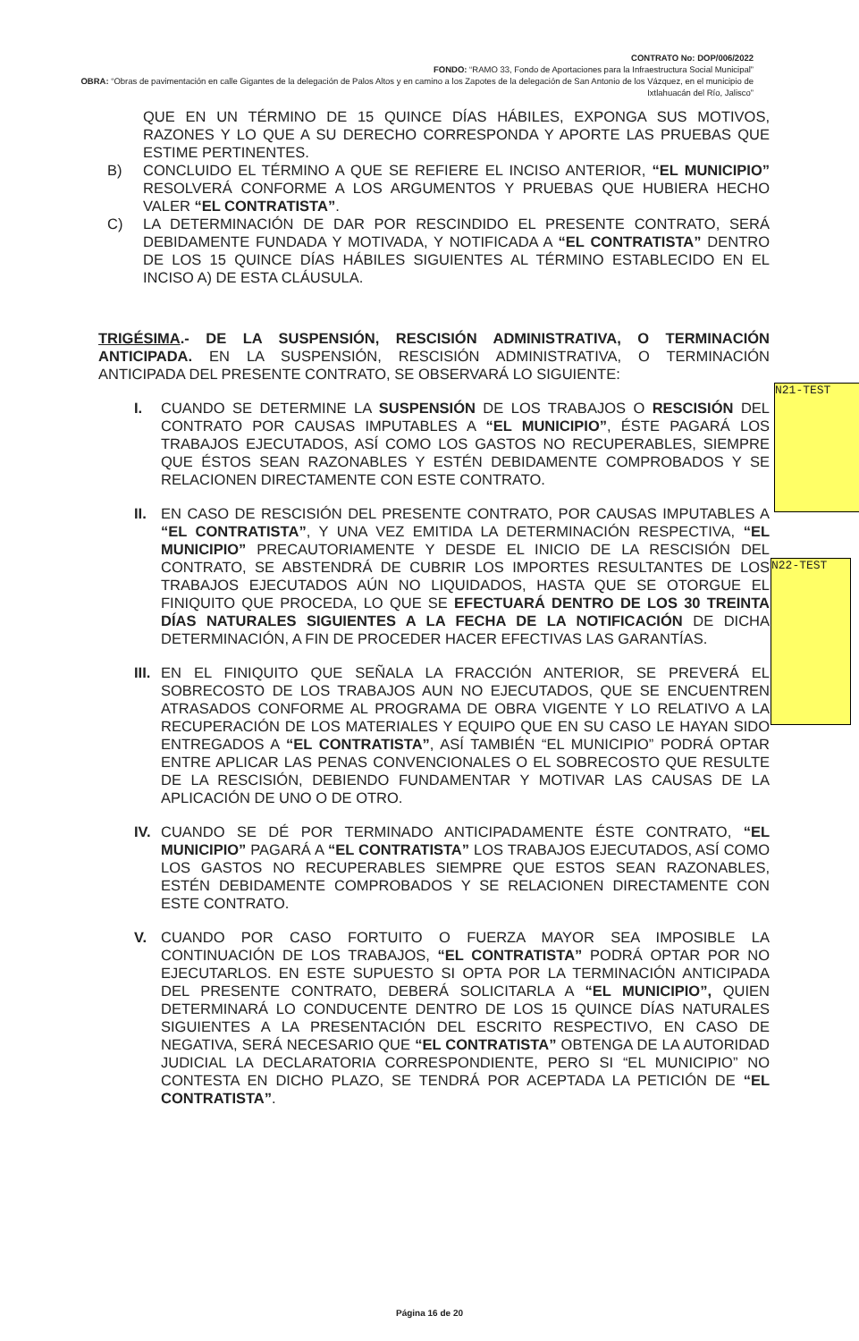CONTRATO No: DOP/006/2022
FONDO: “RAMO 33, Fondo de Aportaciones para la Infraestructura Social Municipal”
OBRA: “Obras de pavimentación en calle Gigantes de la delegación de Palos Altos y en camino a los Zapotes de la delegación de San Antonio de los Vázquez, en el municipio de Ixtlahuacán del Río, Jalisco”
QUE EN UN TÉRMINO DE 15 QUINCE DÍAS HÁBILES, EXPONGA SUS MOTIVOS, RAZONES Y LO QUE A SU DERECHO CORRESPONDA Y APORTE LAS PRUEBAS QUE ESTIME PERTINENTES.
B) CONCLUIDO EL TÉRMINO A QUE SE REFIERE EL INCISO ANTERIOR, “EL MUNICIPIO” RESOLVERÁ CONFORME A LOS ARGUMENTOS Y PRUEBAS QUE HUBIERA HECHO VALER “EL CONTRATISTA”.
C) LA DETERMINACIÓN DE DAR POR RESCINDIDO EL PRESENTE CONTRATO, SERÁ DEBIDAMENTE FUNDADA Y MOTIVADA, Y NOTIFICADA A “EL CONTRATISTA” DENTRO DE LOS 15 QUINCE DÍAS HÁBILES SIGUIENTES AL TÉRMINO ESTABLECIDO EN EL INCISO A) DE ESTA CLÁUSULA.
TRIGÉSIMA.- DE LA SUSPENSIÓN, RESCISIÓN ADMINISTRATIVA, O TERMINACIÓN ANTICIPADA. EN LA SUSPENSIÓN, RESCISIÓN ADMINISTRATIVA, O TERMINACIÓN ANTICIPADA DEL PRESENTE CONTRATO, SE OBSERVARÁ LO SIGUIENTE:
I. CUANDO SE DETERMINE LA SUSPENSIÓN DE LOS TRABAJOS O RESCISIÓN DEL CONTRATO POR CAUSAS IMPUTABLES A “EL MUNICIPIO”, ÉSTE PAGARÁ LOS TRABAJOS EJECUTADOS, ASÍ COMO LOS GASTOS NO RECUPERABLES, SIEMPRE QUE ÉSTOS SEAN RAZONABLES Y ESTÉN DEBIDAMENTE COMPROBADOS Y SE RELACIONEN DIRECTAMENTE CON ESTE CONTRATO.
II. EN CASO DE RESCISIÓN DEL PRESENTE CONTRATO, POR CAUSAS IMPUTABLES A “EL CONTRATISTA”, Y UNA VEZ EMITIDA LA DETERMINACIÓN RESPECTIVA, “EL MUNICIPIO” PRECAUTORIAMENTE Y DESDE EL INICIO DE LA RESCISIÓN DEL CONTRATO, SE ABSTENDRÁ DE CUBRIR LOS IMPORTES RESULTANTES DE LOS TRABAJOS EJECUTADOS AÚN NO LIQUIDADOS, HASTA QUE SE OTORGUE EL FINIQUITO QUE PROCEDA, LO QUE SE EFECTUARÁ DENTRO DE LOS 30 TREINTA DÍAS NATURALES SIGUIENTES A LA FECHA DE LA NOTIFICACIÓN DE DICHA DETERMINACIÓN, A FIN DE PROCEDER HACER EFECTIVAS LAS GARANTÍAS.
III.
EN EL FINIQUITO QUE SEÑALA LA FRACCIÓN ANTERIOR, SE PREVERÁ EL SOBRECOSTO DE LOS TRABAJOS AUN NO EJECUTADOS, QUE SE ENCUENTREN ATRASADOS CONFORME AL PROGRAMA DE OBRA VIGENTE Y LO RELATIVO A LA RECUPERACIÓN DE LOS MATERIALES Y EQUIPO QUE EN SU CASO LE HAYAN SIDO ENTREGADOS A “EL CONTRATISTA”, ASÍ TAMBIÉN “EL MUNICIPIO” PODRÁ OPTAR ENTRE APLICAR LAS PENAS CONVENCIONALES O EL SOBRECOSTO QUE RESULTE DE LA RESCISIÓN, DEBIENDO FUNDAMENTAR Y MOTIVAR LAS CAUSAS DE LA APLICACIÓN DE UNO O DE OTRO.
IV. CUANDO SE DÉ POR TERMINADO ANTICIPADAMENTE ÉSTE CONTRATO, “EL MUNICIPIO” PAGARÁ A “EL CONTRATISTA” LOS TRABAJOS EJECUTADOS, ASÍ COMO LOS GASTOS NO RECUPERABLES SIEMPRE QUE ESTOS SEAN RAZONABLES, ESTÉN DEBIDAMENTE COMPROBADOS Y SE RELACIONEN DIRECTAMENTE CON ESTE CONTRATO.
V. CUANDO POR CASO FORTUITO O FUERZA MAYOR SEA IMPOSIBLE LA CONTINUACIÓN DE LOS TRABAJOS, “EL CONTRATISTA” PODRÁ OPTAR POR NO EJECUTARLOS. EN ESTE SUPUESTO SI OPTA POR LA TERMINACIÓN ANTICIPADA DEL PRESENTE CONTRATO, DEBERÁ SOLICITARLA A “EL MUNICIPIO”, QUIEN DETERMINARÁ LO CONDUCENTE DENTRO DE LOS 15 QUINCE DÍAS NATURALES SIGUIENTES A LA PRESENTACIÓN DEL ESCRITO RESPECTIVO, EN CASO DE NEGATIVA, SERÁ NECESARIO QUE “EL CONTRATISTA” OBTENGA DE LA AUTORIDAD JUDICIAL LA DECLARATORIA CORRESPONDIENTE, PERO SI “EL MUNICIPIO” NO CONTESTA EN DICHO PLAZO, SE TENDRÁ POR ACEPTADA LA PETICIÓN DE “EL CONTRATISTA”.
N21-TEST
N22-TEST
Página 16 de 20